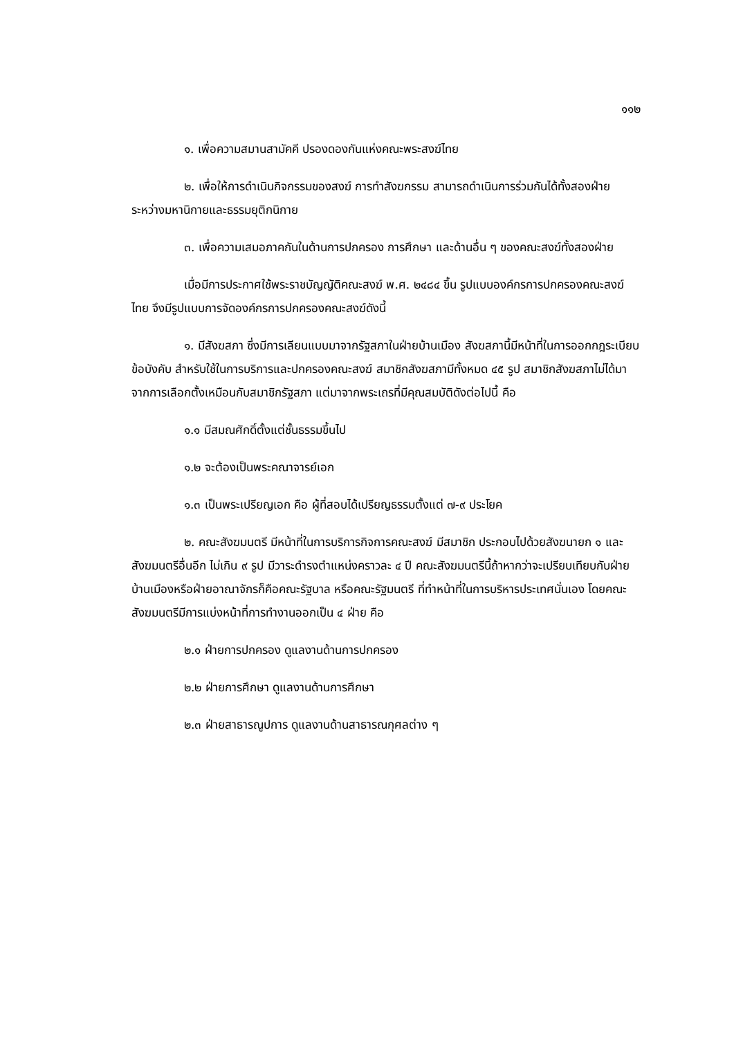๑๑๒
๑. เพื่อความสมานสามัคคี ปรองดองกันแห่งคณะพระสงฆ์ไทย
๒. เพื่อให้การดำเนินกิจกรรมของสงฆ์ การทำสังฆกรรม สามารถดำเนินการร่วมกันได้ทั้งสองฝ่าย ระหว่างมหานิกายและธรรมยุติกนิกาย
๓. เพื่อความเสมอภาคกันในด้านการปกครอง การศึกษา และด้านอื่น ๆ ของคณะสงฆ์ทั้งสองฝ่าย
เมื่อมีการประกาศใช้พระราชบัญญัติคณะสงฆ์ พ.ศ. ๒๔๘๔ ขึ้น รูปแบบองค์กรการปกครองคณะสงฆ์ไทย จึงมีรูปแบบการจัดองค์กรการปกครองคณะสงฆ์ดังนี้
๑. มีสังฆสภา ซึ่งมีการเลียนแบบมาจากรัฐสภาในฝ่ายบ้านเมือง สังฆสภานี้มีหน้าที่ในการออกกฎระเบียบ ข้อบังคับ สำหรับใช้ในการบริการและปกครองคณะสงฆ์ สมาชิกสังฆสภามีทั้งหมด ๔๕ รูป สมาชิกสังฆสภาไม่ได้มาจากการเลือกตั้งเหมือนกับสมาชิกรัฐสภา แต่มาจากพระเถรที่มีคุณสมบัติดังต่อไปนี้ คือ
๑.๑ มีสมณศักดิ์ตั้งแต่ชั้นธรรมขึ้นไป
๑.๒ จะต้องเป็นพระคณาจารย์เอก
๑.๓ เป็นพระเปรียญเอก คือ ผู้ที่สอบได้เปรียญธรรมตั้งแต่ ๗-๙ ประโยค
๒. คณะสังฆมนตรี มีหน้าที่ในการบริการกิจการคณะสงฆ์ มีสมาชิก ประกอบไปด้วยสังฆนายก ๑ และสังฆมนตรีอื่นอีก ไม่เกิน ๙ รูป มีวาระดำรงตำแหน่งคราวละ ๔ ปี คณะสังฆมนตรีนี้ถ้าหากว่าจะเปรียบเทียบกับฝ่ายบ้านเมืองหรือฝ่ายอาณาจักรก็คือคณะรัฐบาล หรือคณะรัฐมนตรี ที่ทำหน้าที่ในการบริหารประเทศนั่นเอง โดยคณะสังฆมนตรีมีการแบ่งหน้าที่การทำงานออกเป็น ๔ ฝ่าย คือ
๒.๑ ฝ่ายการปกครอง ดูแลงานด้านการปกครอง
๒.๒ ฝ่ายการศึกษา ดูแลงานด้านการศึกษา
๒.๓ ฝ่ายสาธารณูปการ ดูแลงานด้านสาธารณกุศลต่าง ๆ